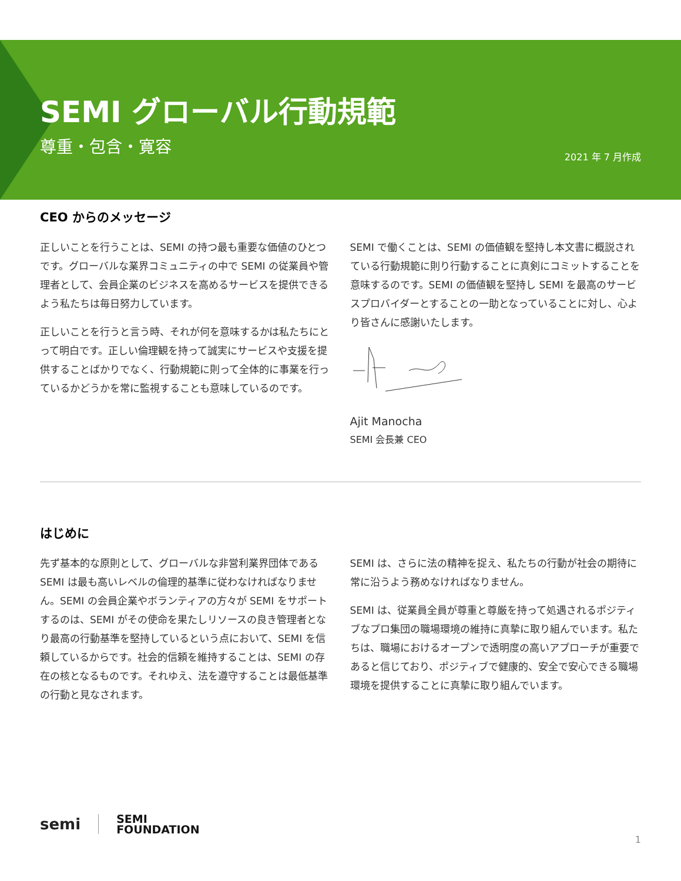SEMI グローバル行動規範
尊重・包含・寛容
2021 年 7 月作成
CEO からのメッセージ
正しいことを行うことは、SEMI の持つ最も重要な価値のひとつです。グローバルな業界コミュニティの中で SEMI の従業員や管理者として、会員企業のビジネスを高めるサービスを提供できるよう私たちは毎日努力しています。
正しいことを行うと言う時、それが何を意味するかは私たちにとって明白です。正しい倫理観を持って誠実にサービスや支援を提供することばかりでなく、行動規範に則って全体的に事業を行っているかどうかを常に監視することも意味しているのです。
SEMI で働くことは、SEMI の価値観を堅持し本文書に概説されている行動規範に則り行動することに真剣にコミットすることを意味するのです。SEMI の価値観を堅持し SEMI を最高のサービスプロバイダーとすることの一助となっていることに対し、心より皆さんに感謝いたします。
Ajit Manocha
SEMI 会長兼 CEO
はじめに
先ず基本的な原則として、グローバルな非営利業界団体である SEMI は最も高いレベルの倫理的基準に従わなければなりません。SEMI の会員企業やボランティアの方々が SEMI をサポートするのは、SEMI がその使命を果たしリソースの良き管理者となり最高の行動基準を堅持しているという点において、SEMI を信頼しているからです。社会的信頼を維持することは、SEMI の存在の核となるものです。それゆえ、法を遵守することは最低基準の行動と見なされます。
SEMI は、さらに法の精神を捉え、私たちの行動が社会の期待に常に沿うよう務めなければなりません。
SEMI は、従業員全員が尊重と尊厳を持って処遇されるポジティブなプロ集団の職場環境の維持に真摯に取り組んでいます。私たちは、職場におけるオープンで透明度の高いアプローチが重要であると信じており、ポジティブで健康的、安全で安心できる職場環境を提供することに真摯に取り組んでいます。
semi SEMI
FOUNDATION
1